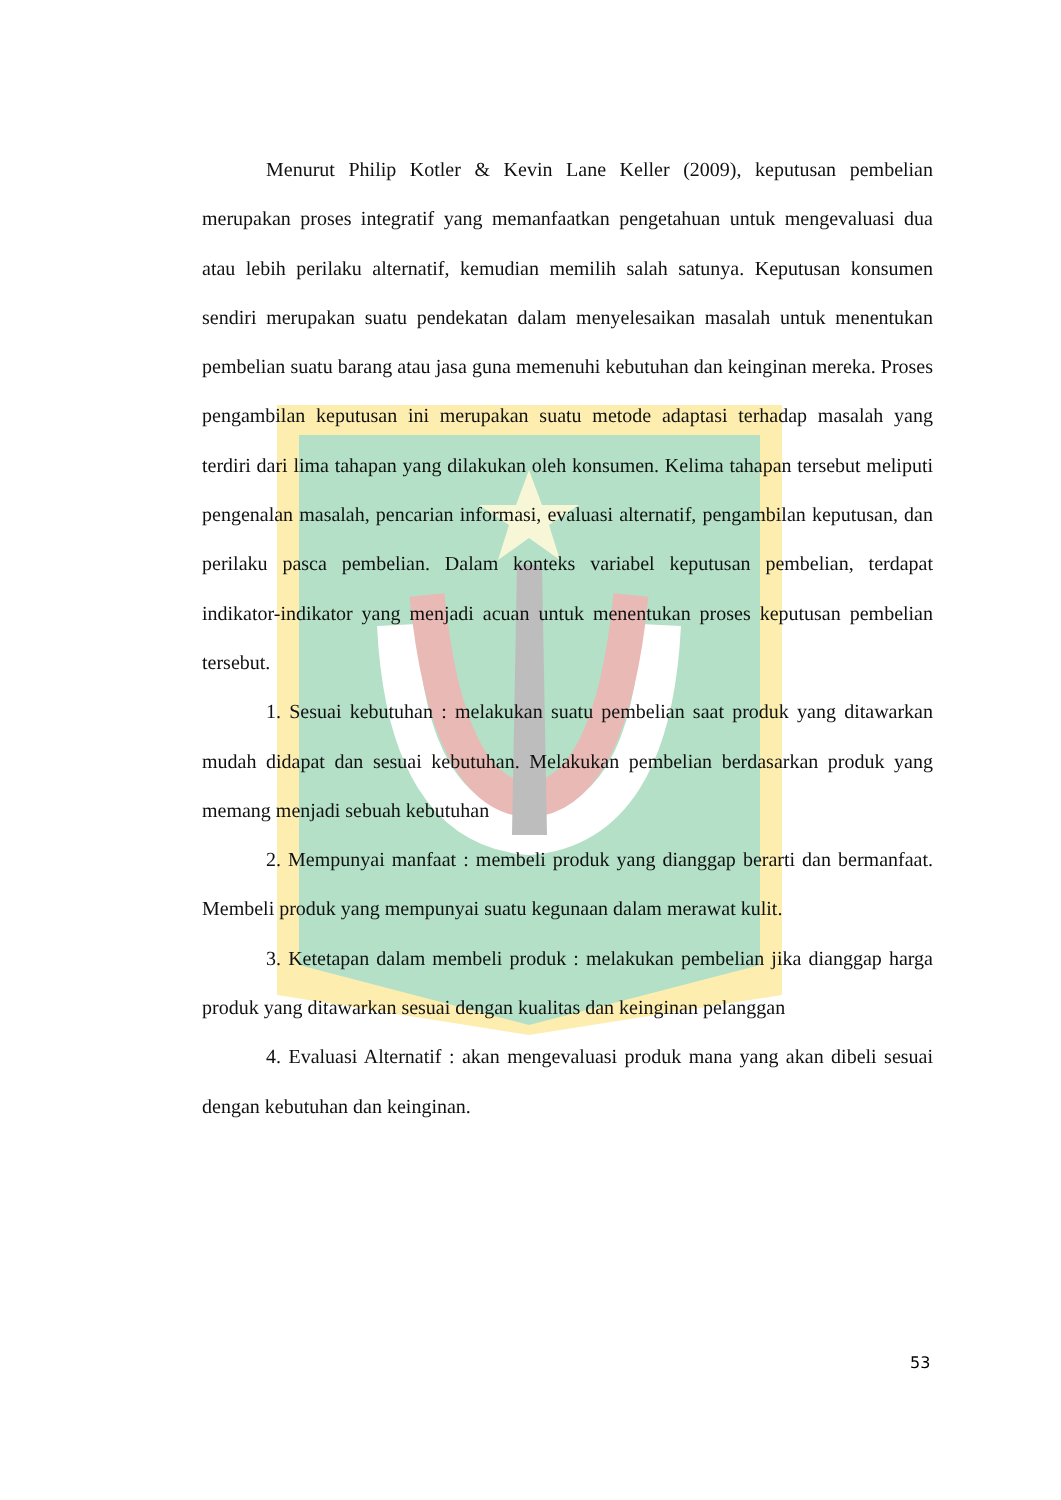Menurut Philip Kotler & Kevin Lane Keller (2009), keputusan pembelian merupakan proses integratif yang memanfaatkan pengetahuan untuk mengevaluasi dua atau lebih perilaku alternatif, kemudian memilih salah satunya. Keputusan konsumen sendiri merupakan suatu pendekatan dalam menyelesaikan masalah untuk menentukan pembelian suatu barang atau jasa guna memenuhi kebutuhan dan keinginan mereka. Proses pengambilan keputusan ini merupakan suatu metode adaptasi terhadap masalah yang terdiri dari lima tahapan yang dilakukan oleh konsumen. Kelima tahapan tersebut meliputi pengenalan masalah, pencarian informasi, evaluasi alternatif, pengambilan keputusan, dan perilaku pasca pembelian. Dalam konteks variabel keputusan pembelian, terdapat indikator-indikator yang menjadi acuan untuk menentukan proses keputusan pembelian tersebut.
1. Sesuai kebutuhan : melakukan suatu pembelian saat produk yang ditawarkan mudah didapat dan sesuai kebutuhan. Melakukan pembelian berdasarkan produk yang memang menjadi sebuah kebutuhan
2. Mempunyai manfaat : membeli produk yang dianggap berarti dan bermanfaat. Membeli produk yang mempunyai suatu kegunaan dalam merawat kulit.
3. Ketetapan dalam membeli produk : melakukan pembelian jika dianggap harga produk yang ditawarkan sesuai dengan kualitas dan keinginan pelanggan
4. Evaluasi Alternatif : akan mengevaluasi produk mana yang akan dibeli sesuai dengan kebutuhan dan keinginan.
53